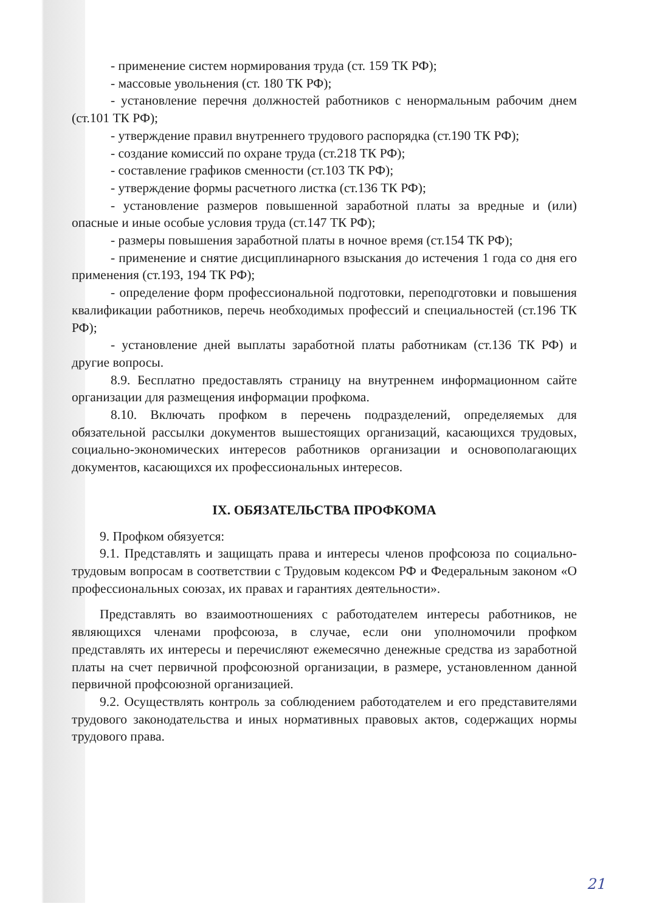- применение систем нормирования труда (ст. 159 ТК РФ);
- массовые увольнения (ст. 180 ТК РФ);
- установление перечня должностей работников с ненормальным рабочим днем (ст.101 ТК РФ);
- утверждение правил внутреннего трудового распорядка (ст.190 ТК РФ);
- создание комиссий по охране труда (ст.218 ТК РФ);
- составление графиков сменности (ст.103 ТК РФ);
- утверждение формы расчетного листка (ст.136 ТК РФ);
- установление размеров повышенной заработной платы за вредные и (или) опасные и иные особые условия труда (ст.147 ТК РФ);
- размеры повышения заработной платы в ночное время (ст.154 ТК РФ);
- применение и снятие дисциплинарного взыскания до истечения 1 года со дня его применения (ст.193, 194 ТК РФ);
- определение форм профессиональной подготовки, переподготовки и повышения квалификации работников, перечь необходимых профессий и специальностей (ст.196 ТК РФ);
- установление дней выплаты заработной платы работникам (ст.136 ТК РФ) и другие вопросы.
8.9. Бесплатно предоставлять страницу на внутреннем информационном сайте организации для размещения информации профкома.
8.10. Включать профком в перечень подразделений, определяемых для обязательной рассылки документов вышестоящих организаций, касающихся трудовых, социально-экономических интересов работников организации и основополагающих документов, касающихся их профессиональных интересов.
IX. ОБЯЗАТЕЛЬСТВА ПРОФКОМА
9. Профком обязуется:
9.1. Представлять и защищать права и интересы членов профсоюза по социально-трудовым вопросам в соответствии с Трудовым кодексом РФ и Федеральным законом «О профессиональных союзах, их правах и гарантиях деятельности».
Представлять во взаимоотношениях с работодателем интересы работников, не являющихся членами профсоюза, в случае, если они уполномочили профком представлять их интересы и перечисляют ежемесячно денежные средства из заработной платы на счет первичной профсоюзной организации, в размере, установленном данной первичной профсоюзной организацией.
9.2. Осуществлять контроль за соблюдением работодателем и его представителями трудового законодательства и иных нормативных правовых актов, содержащих нормы трудового права.
21